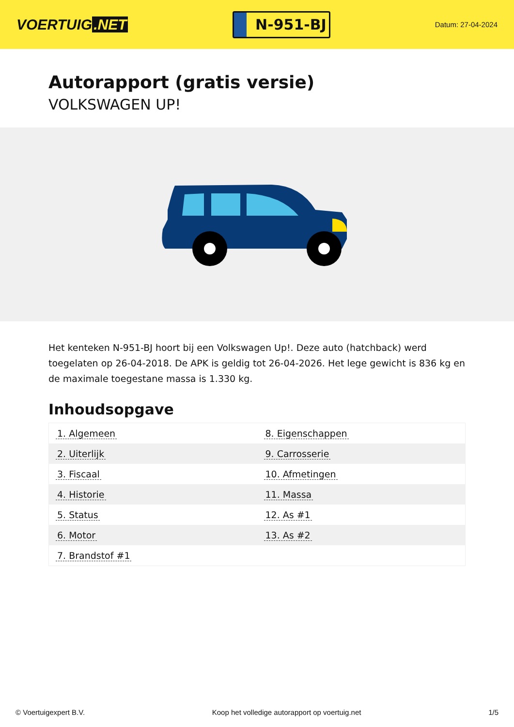VOERTUIG.NET
N-951-BJ
Datum: 27-04-2024
Autorapport (gratis versie)
VOLKSWAGEN UP!
Het kenteken N-951-BJ hoort bij een Volkswagen Up!. Deze auto (hatchback) werd toegelaten op 26-04-2018. De APK is geldig tot 26-04-2026. Het lege gewicht is 836 kg en de maximale toegestane massa is 1.330 kg.
Inhoudsopgave
| 1. Algemeen | 8. Eigenschappen |
| 2. Uiterlijk | 9. Carrosserie |
| 3. Fiscaal | 10. Afmetingen |
| 4. Historie | 11. Massa |
| 5. Status | 12. As #1 |
| 6. Motor | 13. As #2 |
| 7. Brandstof #1 | |
© Voertuigexpert B.V. Koop het volledige autorapport op voertuig.net 1/5